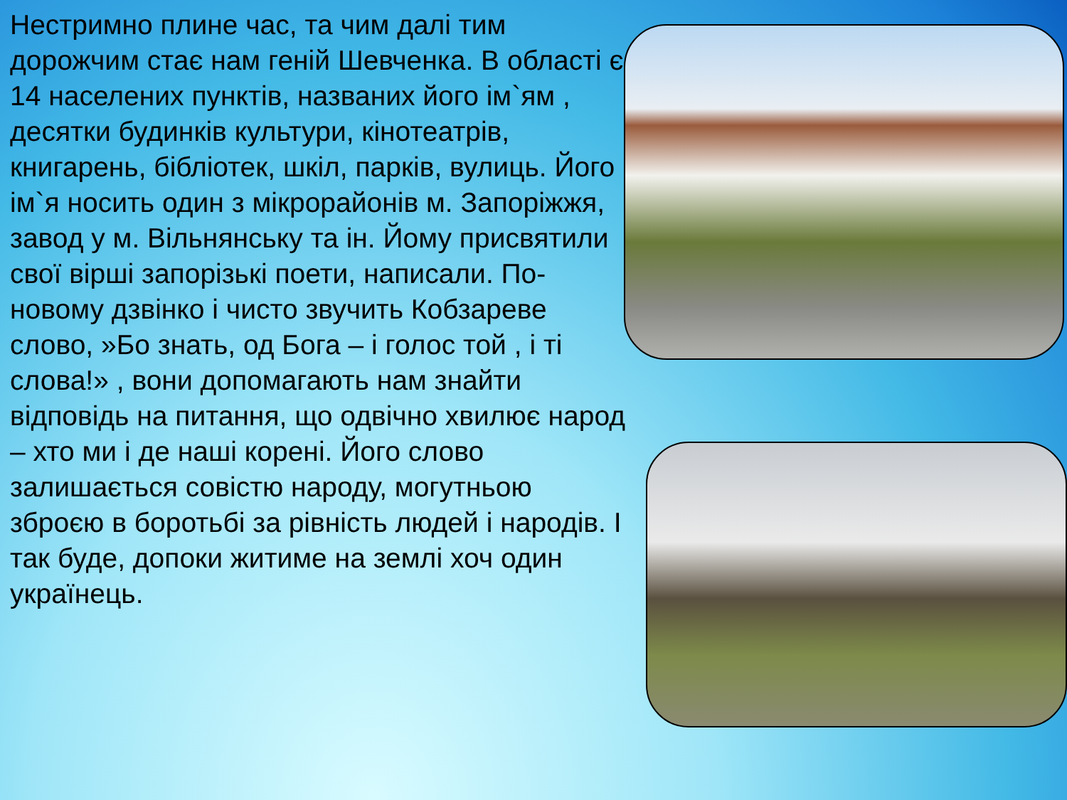Нестримно плине час, та чим далі тим дорожчим стає нам геній Шевченка. В області є 14 населених пунктів, названих його ім`ям , десятки будинків культури, кінотеатрів, книгарень, бібліотек, шкіл, парків, вулиць. Його ім`я носить один з мікрорайонів м. Запоріжжя, завод у м. Вільнянську та ін. Йому присвятили свої вірші запорізькі поети, написали. По-новому дзвінко і чисто звучить Кобзареве слово, »Бо знать, од Бога – і голос той , і ті слова!» , вони допомагають нам знайти відповідь на питання, що одвічно хвилює народ – хто ми і де наші корені. Його слово залишається совістю народу, могутньою зброєю в боротьбі за рівність людей і народів. І так буде, допоки житиме на землі хоч один українець.